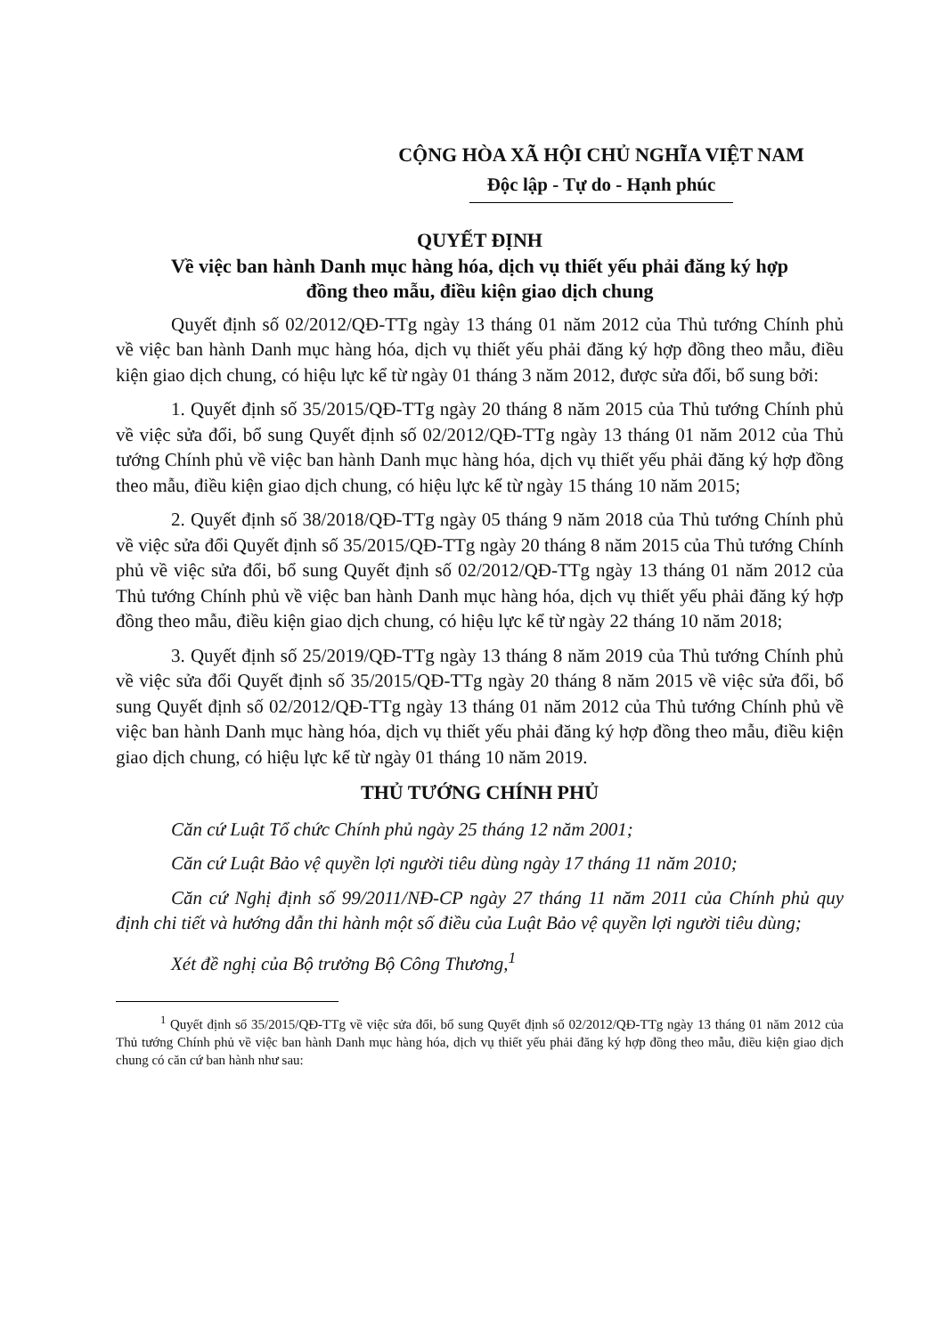CỘNG HÒA XÃ HỘI CHỦ NGHĨA VIỆT NAM
Độc lập - Tự do - Hạnh phúc
QUYẾT ĐỊNH
Về việc ban hành Danh mục hàng hóa, dịch vụ thiết yếu phải đăng ký hợp
đồng theo mẫu, điều kiện giao dịch chung
Quyết định số 02/2012/QĐ-TTg ngày 13 tháng 01 năm 2012 của Thủ tướng Chính phủ về việc ban hành Danh mục hàng hóa, dịch vụ thiết yếu phải đăng ký hợp đồng theo mẫu, điều kiện giao dịch chung, có hiệu lực kể từ ngày 01 tháng 3 năm 2012, được sửa đổi, bổ sung bởi:
1. Quyết định số 35/2015/QĐ-TTg ngày 20 tháng 8 năm 2015 của Thủ tướng Chính phủ về việc sửa đổi, bổ sung Quyết định số 02/2012/QĐ-TTg ngày 13 tháng 01 năm 2012 của Thủ tướng Chính phủ về việc ban hành Danh mục hàng hóa, dịch vụ thiết yếu phải đăng ký hợp đồng theo mẫu, điều kiện giao dịch chung, có hiệu lực kể từ ngày 15 tháng 10 năm 2015;
2. Quyết định số 38/2018/QĐ-TTg ngày 05 tháng 9 năm 2018 của Thủ tướng Chính phủ về việc sửa đổi Quyết định số 35/2015/QĐ-TTg ngày 20 tháng 8 năm 2015 của Thủ tướng Chính phủ về việc sửa đổi, bổ sung Quyết định số 02/2012/QĐ-TTg ngày 13 tháng 01 năm 2012 của Thủ tướng Chính phủ về việc ban hành Danh mục hàng hóa, dịch vụ thiết yếu phải đăng ký hợp đồng theo mẫu, điều kiện giao dịch chung, có hiệu lực kể từ ngày 22 tháng 10 năm 2018;
3. Quyết định số 25/2019/QĐ-TTg ngày 13 tháng 8 năm 2019 của Thủ tướng Chính phủ về việc sửa đổi Quyết định số 35/2015/QĐ-TTg ngày 20 tháng 8 năm 2015 về việc sửa đổi, bổ sung Quyết định số 02/2012/QĐ-TTg ngày 13 tháng 01 năm 2012 của Thủ tướng Chính phủ về việc ban hành Danh mục hàng hóa, dịch vụ thiết yếu phải đăng ký hợp đồng theo mẫu, điều kiện giao dịch chung, có hiệu lực kể từ ngày 01 tháng 10 năm 2019.
THỦ TƯỚNG CHÍNH PHỦ
Căn cứ Luật Tổ chức Chính phủ ngày 25 tháng 12 năm 2001;
Căn cứ Luật Bảo vệ quyền lợi người tiêu dùng ngày 17 tháng 11 năm 2010;
Căn cứ Nghị định số 99/2011/NĐ-CP ngày 27 tháng 11 năm 2011 của Chính phủ quy định chi tiết và hướng dẫn thi hành một số điều của Luật Bảo vệ quyền lợi người tiêu dùng;
Xét đề nghị của Bộ trưởng Bộ Công Thương,<sup>1</sup>
<sup>1</sup> Quyết định số 35/2015/QĐ-TTg về việc sửa đổi, bổ sung Quyết định số 02/2012/QĐ-TTg ngày 13 tháng 01 năm 2012 của Thủ tướng Chính phủ về việc ban hành Danh mục hàng hóa, dịch vụ thiết yếu phải đăng ký hợp đồng theo mẫu, điều kiện giao dịch chung có căn cứ ban hành như sau: